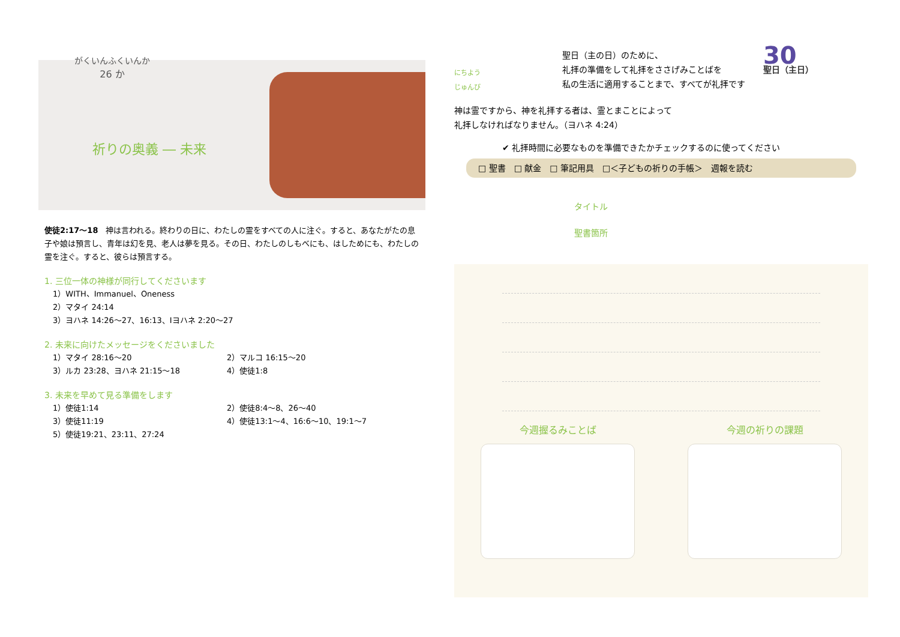がくいんふくいんか
26 か
祈りの奥義 ― 未来
使徒2:17～18　神は言われる。終わりの日に、わたしの霊をすべての人に注ぐ。すると、あなたがたの息子や娘は預言し、青年は幻を見、老人は夢を見る。その日、わたしのしもべにも、はしためにも、わたしの霊を注ぐ。すると、彼らは預言する。
1. 三位一体の神様が同行してくださいます
1）WITH、Immanuel、Oneness
2）マタイ 24:14
3）ヨハネ 14:26～27、16:13、Ⅰヨハネ 2:20～27
2. 未来に向けたメッセージをくださいました
1）マタイ 28:16～20 2）マルコ 16:15～20
3）ルカ 23:28、ヨハネ 21:15～18 4）使徒1:8
3. 未来を早めて見る準備をします
1）使徒1:14 2）使徒8:4～8、26～40
3）使徒11:19 4）使徒13:1～4、16:6～10、19:1～7
5）使徒19:21、23:11、27:24
にちよう
じゅんび
聖日（主の日）のために、
礼拝の準備をして礼拝をささげみことばを
私の生活に適用することまで、すべてが礼拝です
30
聖日（主日）
神は霊ですから、神を礼拝する者は、霊とまことによって
礼拝しなければなりません。（ヨハネ 4:24）
✔ 礼拝時間に必要なものを準備できたかチェックするのに使ってください
□ 聖書　□ 献金　□ 筆記用具　□＜子どもの祈りの手帳＞　週報を読む
タイトル
聖書箇所
今週握るみことば 今週の祈りの課題